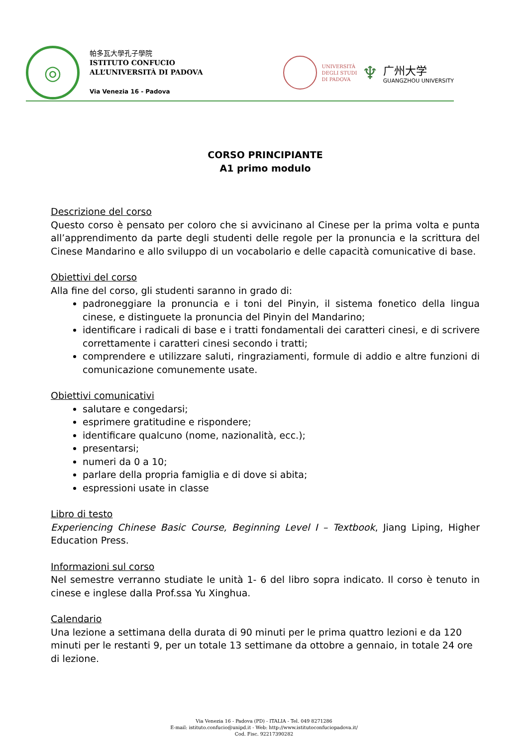◎
帕多瓦大學孔子學院
ISTITUTO CONFUCIO
ALL’UNIVERSITÀ DI PADOVA
Via Venezia 16 - Padova
UNIVERSITÀ
DEGLI STUDI
DI PADOVA
♆
广州大学
GUANGZHOU UNIVERSITY
CORSO PRINCIPIANTE
A1 primo modulo
Descrizione del corso
Questo corso è pensato per coloro che si avvicinano al Cinese per la prima volta e punta all’apprendimento da parte degli studenti delle regole per la pronuncia e la scrittura del Cinese Mandarino e allo sviluppo di un vocabolario e delle capacità comunicative di base.
Obiettivi del corso
Alla fine del corso, gli studenti saranno in grado di:
padroneggiare la pronuncia e i toni del Pinyin, il sistema fonetico della lingua cinese, e distinguete la pronuncia del Pinyin del Mandarino;
identificare i radicali di base e i tratti fondamentali dei caratteri cinesi, e di scrivere correttamente i caratteri cinesi secondo i tratti;
comprendere e utilizzare saluti, ringraziamenti, formule di addio e altre funzioni di comunicazione comunemente usate.
Obiettivi comunicativi
salutare e congedarsi;
esprimere gratitudine e rispondere;
identificare qualcuno (nome, nazionalità, ecc.);
presentarsi;
numeri da 0 a 10;
parlare della propria famiglia e di dove si abita;
espressioni usate in classe
Libro di testo
Experiencing Chinese Basic Course, Beginning Level I – Textbook, Jiang Liping, Higher Education Press.
Informazioni sul corso
Nel semestre verranno studiate le unità 1- 6 del libro sopra indicato. Il corso è tenuto in cinese e inglese dalla Prof.ssa Yu Xinghua.
Calendario
Una lezione a settimana della durata di 90 minuti per le prima quattro lezioni e da 120 minuti per le restanti 9, per un totale 13 settimane da ottobre a gennaio, in totale 24 ore di lezione.
Via Venezia 16 - Padova (PD) - ITALIA - Tel. 049 8271286
E-mail: istituto.confucio@unipd.it - Web: http://www.istitutoconfuciopadova.it/
Cod. Fisc. 92217390282